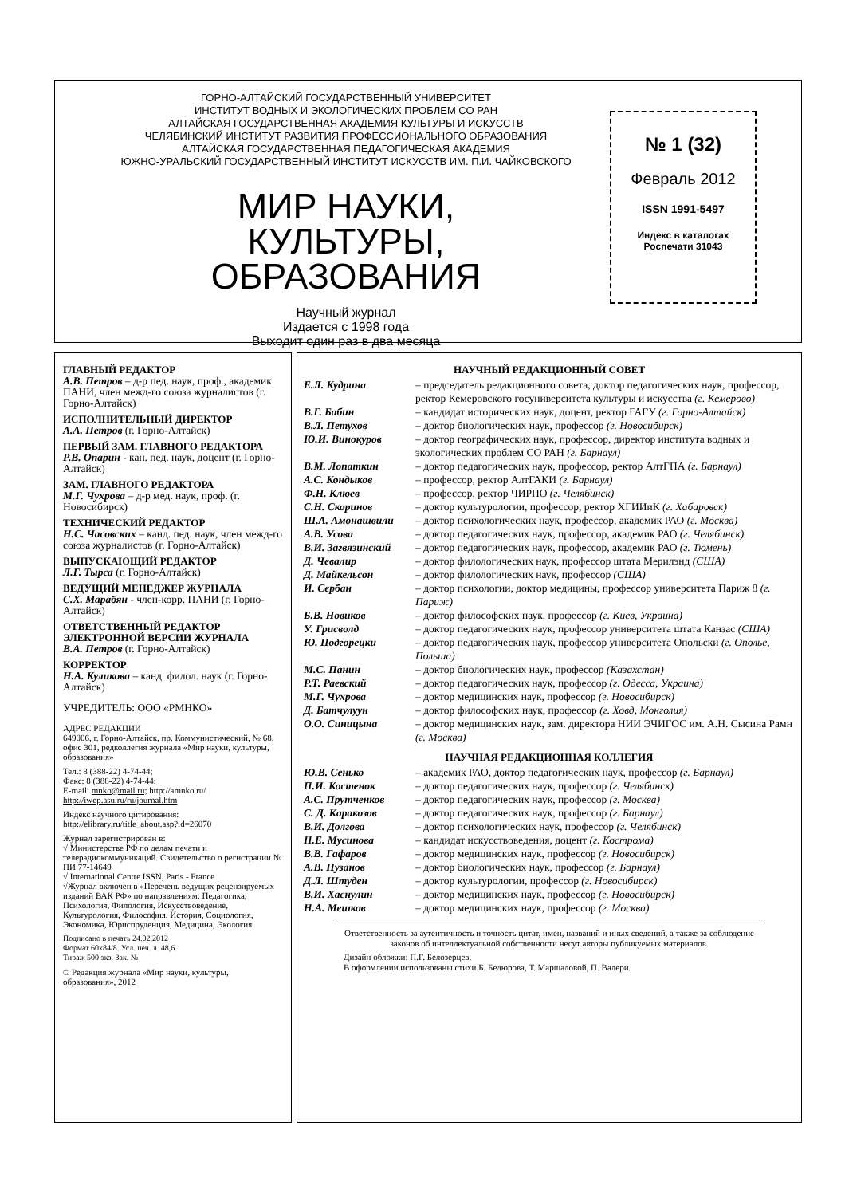ГОРНО-АЛТАЙСКИЙ ГОСУДАРСТВЕННЫЙ УНИВЕРСИТЕТ
ИНСТИТУТ ВОДНЫХ И ЭКОЛОГИЧЕСКИХ ПРОБЛЕМ СО РАН
АЛТАЙСКАЯ ГОСУДАРСТВЕННАЯ АКАДЕМИЯ КУЛЬТУРЫ И ИСКУССТВ
ЧЕЛЯБИНСКИЙ ИНСТИТУТ РАЗВИТИЯ ПРОФЕССИОНАЛЬНОГО ОБРАЗОВАНИЯ
АЛТАЙСКАЯ ГОСУДАРСТВЕННАЯ ПЕДАГОГИЧЕСКАЯ АКАДЕМИЯ
ЮЖНО-УРАЛЬСКИЙ ГОСУДАРСТВЕННЫЙ ИНСТИТУТ ИСКУССТВ ИМ. П.И. ЧАЙКОВСКОГО
МИР НАУКИ,
КУЛЬТУРЫ,
ОБРАЗОВАНИЯ
Научный журнал
Издается с 1998 года
Выходит один раз в два месяца
№ 1 (32)
Февраль 2012
ISSN 1991-5497
Индекс в каталогах
Роспечати 31043
ГЛАВНЫЙ РЕДАКТОР
А.В. Петров – д-р пед. наук, проф., академик ПАНИ, член межд-го союза журналистов (г. Горно-Алтайск)
ИСПОЛНИТЕЛЬНЫЙ ДИРЕКТОР
А.А. Петров (г. Горно-Алтайск)
ПЕРВЫЙ ЗАМ. ГЛАВНОГО РЕДАКТОРА
Р.В. Опарин - кан. пед. наук, доцент (г. Горно-Алтайск)
ЗАМ. ГЛАВНОГО РЕДАКТОРА
М.Г. Чухрова – д-р мед. наук, проф. (г. Новосибирск)
ТЕХНИЧЕСКИЙ РЕДАКТОР
Н.С. Часовских – канд. пед. наук, член межд-го союза журналистов (г. Горно-Алтайск)
ВЫПУСКАЮЩИЙ РЕДАКТОР
Л.Г. Тырса (г. Горно-Алтайск)
ВЕДУЩИЙ МЕНЕДЖЕР ЖУРНАЛА
С.Х. Марабян - член-корр. ПАНИ (г. Горно-Алтайск)
ОТВЕТСТВЕННЫЙ РЕДАКТОР ЭЛЕКТРОННОЙ ВЕРСИИ ЖУРНАЛА
В.А. Петров (г. Горно-Алтайск)
КОРРЕКТОР
Н.А. Куликова – канд. филол. наук (г. Горно-Алтайск)
УЧРЕДИТЕЛЬ: ООО «РМНКО»
АДРЕС РЕДАКЦИИ
649006, г. Горно-Алтайск, пр. Коммунистический, № 68, офис 301, редколлегия журнала «Мир науки, культуры, образования»
Тел.: 8 (388-22) 4-74-44;
Факс: 8 (388-22) 4-74-44;
E-mail: mnko@mail.ru; http://amnko.ru/
http://iwep.asu.ru/ru/journal.htm
Индекс научного цитирования:
http://elibrary.ru/title_about.asp?id=26070
Журнал зарегистрирован в:
√ Министерстве РФ по делам печати и телерадиокоммуникаций. Свидетельство о регистрации № ПИ 77-14649
√ International Centre ISSN, Paris - France
√Журнал включен в «Перечень ведущих рецензируемых изданий ВАК РФ» по направлениям: Педагогика, Психология, Филология, Искусствоведение, Культурология, Философия, История, Социология, Экономика, Юриспруденция, Медицина, Экология
Подписано в печать 24.02.2012
Формат 60х84/8. Усл. печ. л. 48,6.
Тираж 500 экз. Зак. №
© Редакция журнала «Мир науки, культуры, образования», 2012
НАУЧНЫЙ РЕДАКЦИОННЫЙ СОВЕТ
Е.Л. Кудрина – председатель редакционного совета, доктор педагогических наук, профессор, ректор Кемеровского госуниверситета культуры и искусства (г. Кемерово)
В.Г. Бабин – кандидат исторических наук, доцент, ректор ГАГУ (г. Горно-Алтайск)
В.Л. Петухов – доктор биологических наук, профессор (г. Новосибирск)
Ю.И. Винокуров – доктор географических наук, профессор, директор института водных и экологических проблем СО РАН (г. Барнаул)
В.М. Лопаткин – доктор педагогических наук, профессор, ректор АлтГПА (г. Барнаул)
А.С. Кондыков – профессор, ректор АлтГАКИ (г. Барнаул)
Ф.Н. Клюев – профессор, ректор ЧИРПО (г. Челябинск)
С.Н. Скоринов – доктор культурологии, профессор, ректор ХГИИиК (г. Хабаровск)
Ш.А. Амонашвили – доктор психологических наук, профессор, академик РАО (г. Москва)
А.В. Усова – доктор педагогических наук, профессор, академик РАО (г. Челябинск)
В.И. Загвязинский – доктор педагогических наук, профессор, академик РАО (г. Тюмень)
Д. Чевалир – доктор филологических наук, профессор штата Мерилэнд (США)
Д. Майкельсон – доктор филологических наук, профессор (США)
И. Сербан – доктор психологии, доктор медицины, профессор университета Париж 8 (г. Париж)
Б.В. Новиков – доктор философских наук, профессор (г. Киев, Украина)
У. Грисволд – доктор педагогических наук, профессор университета штата Канзас (США)
Ю. Подгорецки – доктор педагогических наук, профессор университета Опольски (г. Ополье, Польша)
М.С. Панин – доктор биологических наук, профессор (Казахстан)
Р.Т. Раевский – доктор педагогических наук, профессор (г. Одесса, Украина)
М.Г. Чухрова – доктор медицинских наук, профессор (г. Новосибирск)
Д. Батчулуун – доктор философских наук, профессор (г. Ховд, Монголия)
О.О. Синицына – доктор медицинских наук, зам. директора НИИ ЭЧИГОС им. А.Н. Сысина Рамн (г. Москва)
НАУЧНАЯ РЕДАКЦИОННАЯ КОЛЛЕГИЯ
Ю.В. Сенько – академик РАО, доктор педагогических наук, профессор (г. Барнаул)
П.И. Костенок – доктор педагогических наук, профессор (г. Челябинск)
А.С. Прутченков – доктор педагогических наук, профессор (г. Москва)
С. Д. Каракозов – доктор педагогических наук, профессор (г. Барнаул)
В.И. Долгова – доктор психологических наук, профессор (г. Челябинск)
Н.Е. Мусинова – кандидат искусствоведения, доцент (г. Кострома)
В.В. Гафаров – доктор медицинских наук, профессор (г. Новосибирск)
А.В. Пузанов – доктор биологических наук, профессор (г. Барнаул)
Д.Л. Штуден – доктор культурологии, профессор (г. Новосибирск)
В.И. Хаснулин – доктор медицинских наук, профессор (г. Новосибирск)
Н.А. Мешков – доктор медицинских наук, профессор (г. Москва)
Ответственность за аутентичность и точность цитат, имен, названий и иных сведений, а также за соблюдение законов об интеллектуальной собственности несут авторы публикуемых материалов.
Дизайн обложки: П.Г. Белозерцев.
В оформлении использованы стихи Б. Бедюрова, Т. Маршаловой, П. Валери.